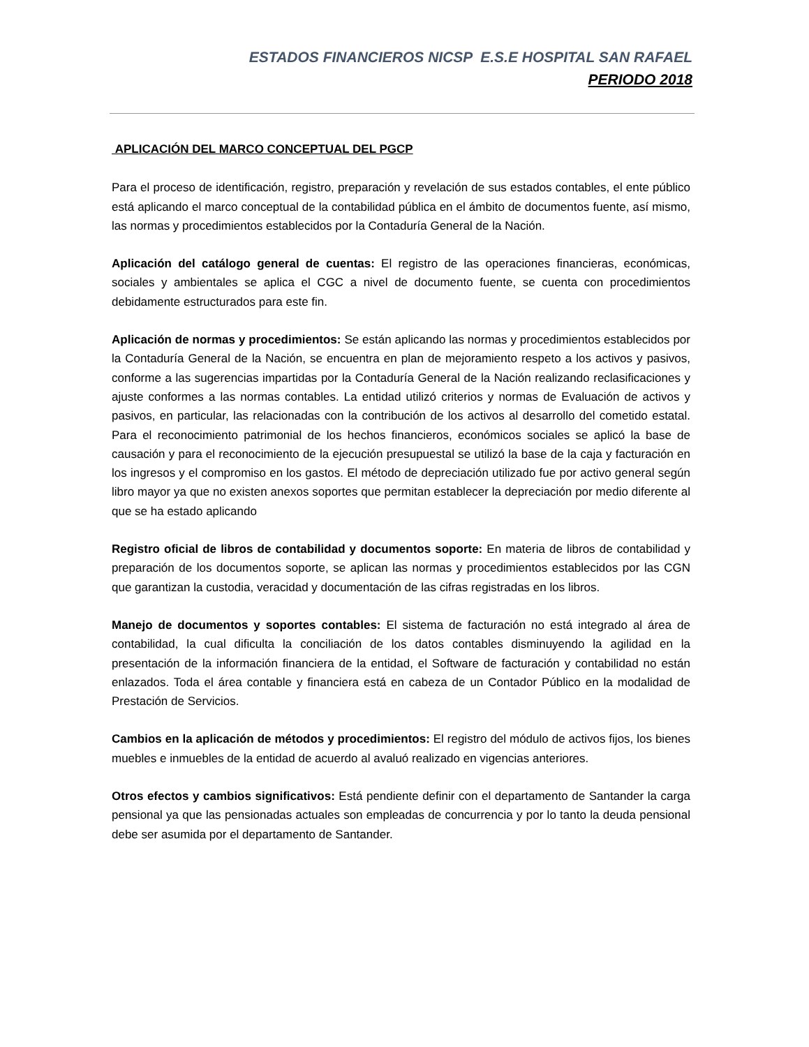ESTADOS FINANCIEROS NICSP E.S.E HOSPITAL SAN RAFAEL
PERIODO 2018
APLICACIÓN DEL MARCO CONCEPTUAL DEL PGCP
Para el proceso de identificación, registro, preparación y revelación de sus estados contables, el ente público está aplicando el marco conceptual de la contabilidad pública en el ámbito de documentos fuente, así mismo, las normas y procedimientos establecidos por la Contaduría General de la Nación.
Aplicación del catálogo general de cuentas: El registro de las operaciones financieras, económicas, sociales y ambientales se aplica el CGC a nivel de documento fuente, se cuenta con procedimientos debidamente estructurados para este fin.
Aplicación de normas y procedimientos: Se están aplicando las normas y procedimientos establecidos por la Contaduría General de la Nación, se encuentra en plan de mejoramiento respeto a los activos y pasivos, conforme a las sugerencias impartidas por la Contaduría General de la Nación realizando reclasificaciones y ajuste conformes a las normas contables. La entidad utilizó criterios y normas de Evaluación de activos y pasivos, en particular, las relacionadas con la contribución de los activos al desarrollo del cometido estatal. Para el reconocimiento patrimonial de los hechos financieros, económicos sociales se aplicó la base de causación y para el reconocimiento de la ejecución presupuestal se utilizó la base de la caja y facturación en los ingresos y el compromiso en los gastos. El método de depreciación utilizado fue por activo general según libro mayor ya que no existen anexos soportes que permitan establecer la depreciación por medio diferente al que se ha estado aplicando
Registro oficial de libros de contabilidad y documentos soporte: En materia de libros de contabilidad y preparación de los documentos soporte, se aplican las normas y procedimientos establecidos por las CGN que garantizan la custodia, veracidad y documentación de las cifras registradas en los libros.
Manejo de documentos y soportes contables: El sistema de facturación no está integrado al área de contabilidad, la cual dificulta la conciliación de los datos contables disminuyendo la agilidad en la presentación de la información financiera de la entidad, el Software de facturación y contabilidad no están enlazados. Toda el área contable y financiera está en cabeza de un Contador Público en la modalidad de Prestación de Servicios.
Cambios en la aplicación de métodos y procedimientos: El registro del módulo de activos fijos, los bienes muebles e inmuebles de la entidad de acuerdo al avaluó realizado en vigencias anteriores.
Otros efectos y cambios significativos: Está pendiente definir con el departamento de Santander la carga pensional ya que las pensionadas actuales son empleadas de concurrencia y por lo tanto la deuda pensional debe ser asumida por el departamento de Santander.